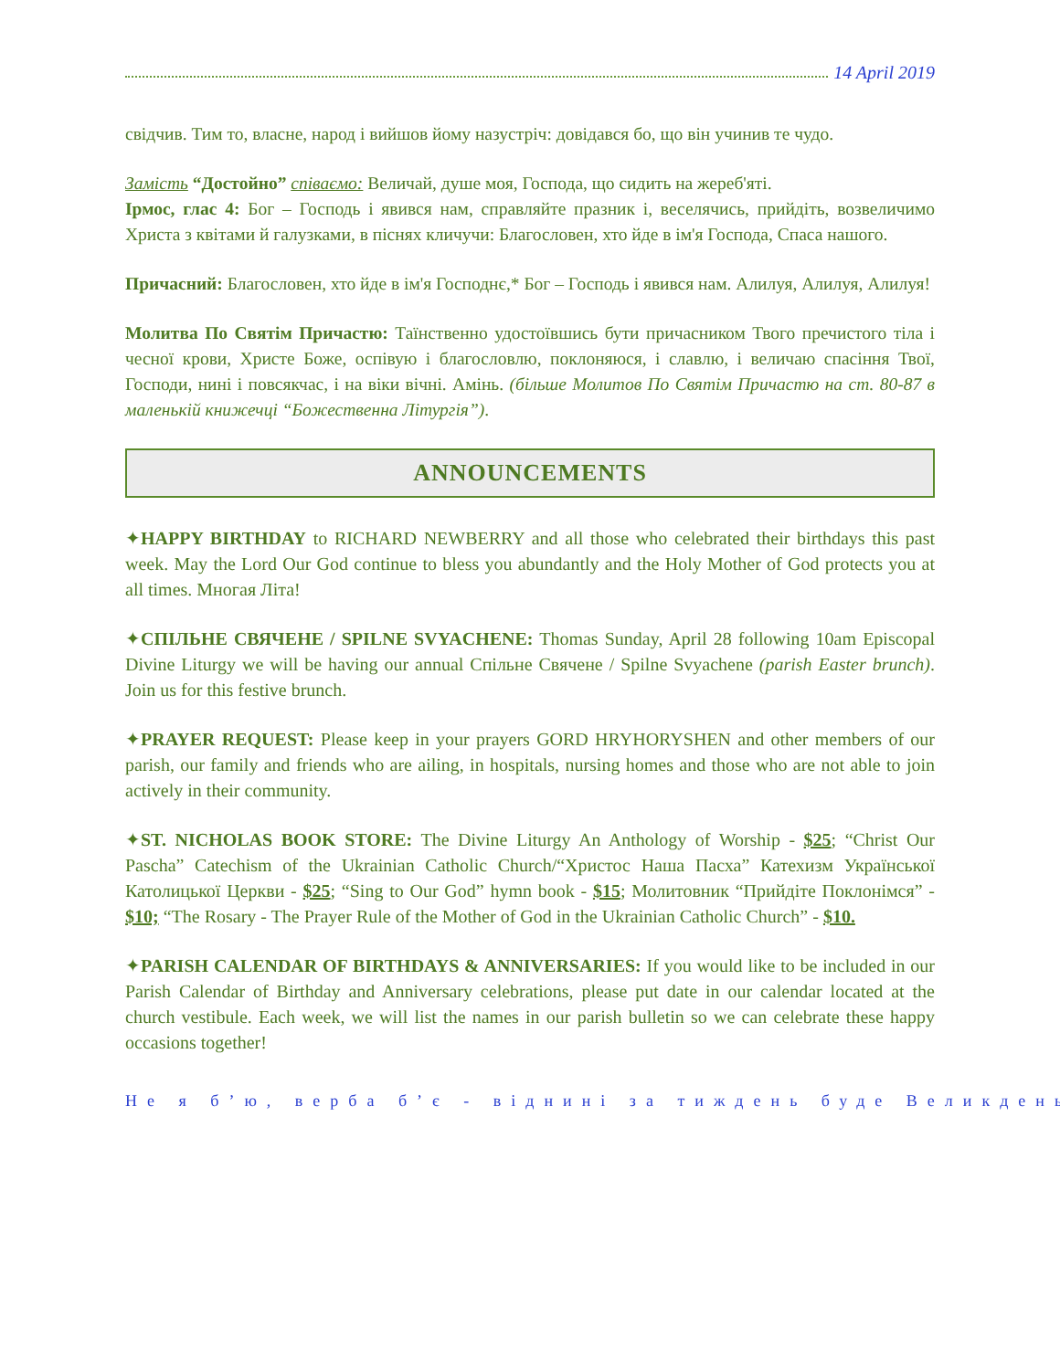14 April 2019
свідчив. Тим то, власне, народ і вийшов йому назустріч: довідався бо, що він учинив те чудо.
Замість “Достойно” співаємо: Величай, душе моя, Господа, що сидить на жереб'яті.
Ірмос, глас 4: Бог – Господь і явився нам, справляйте празник і, веселячись, прийдіть, возвеличимо Христа з квітами й галузками, в піснях кличучи: Благословен, хто йде в ім'я Господа, Спаса нашого.
Причасний: Благословен, хто йде в ім'я Господнє,* Бог – Господь і явився нам. Алилуя, Алилуя, Алилуя!
Молитва По Святім Причастю: Таїнственно удостоївшись бути причасником Твого пречистого тіла і чесної крови, Христе Боже, оспівую і благословлю, поклоняюся, і славлю, і величаю спасіння Твої, Господи, нині і повсякчас, і на віки вічні. Амінь. (більше Молитов По Святім Причастю на ст. 80-87 в маленькій книжечці “Божественна Літургія”).
ANNOUNCEMENTS
✦HAPPY BIRTHDAY to RICHARD NEWBERRY and all those who celebrated their birthdays this past week. May the Lord Our God continue to bless you abundantly and the Holy Mother of God protects you at all times. Многая Літа!
✦СПІЛЬНЕ СВЯЧЕНЕ / SPILNE SVYACHENE: Thomas Sunday, April 28 following 10am Episcopal Divine Liturgy we will be having our annual Спільне Свячене / Spilne Svyachene (parish Easter brunch). Join us for this festive brunch.
✦PRAYER REQUEST: Please keep in your prayers GORD HRYHORYSHEN and other members of our parish, our family and friends who are ailing, in hospitals, nursing homes and those who are not able to join actively in their community.
✦ST. NICHOLAS BOOK STORE: The Divine Liturgy An Anthology of Worship - $25; “Christ Our Pascha” Catechism of the Ukrainian Catholic Church/“Христос Наша Пасха” Катехизм Української Католицької Церкви - $25; “Sing to Our God” hymn book - $15; Молитовник “Прийдіте Поклонімся” - $10; “The Rosary - The Prayer Rule of the Mother of God in the Ukrainian Catholic Church” - $10.
✦PARISH CALENDAR OF BIRTHDAYS & ANNIVERSARIES: If you would like to be included in our Parish Calendar of Birthday and Anniversary celebrations, please put date in our calendar located at the church vestibule. Each week, we will list the names in our parish bulletin so we can celebrate these happy occasions together!
Не я б’ю, верба б’є - віднині за тиждень буде Великдень